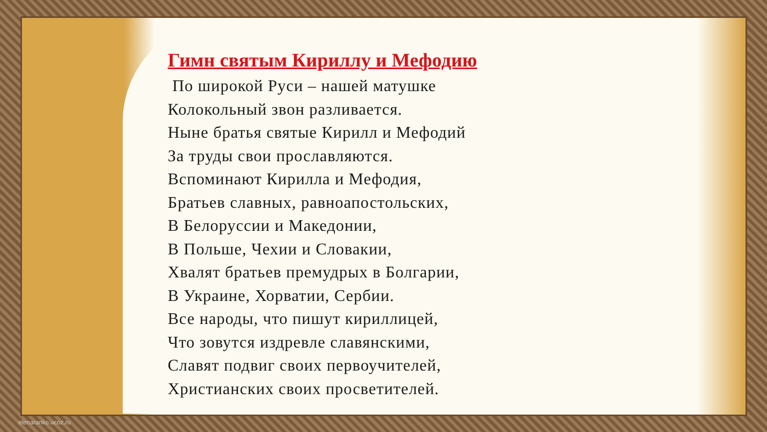Гимн святым Кириллу и Мефодию
По широкой Руси – нашей матушке
Колокольный звон разливается.
Ныне братья святые Кирилл и Мефодий
За труды свои прославляются.
Вспоминают Кирилла и Мефодия,
Братьев славных, равноапостольских,
В Белоруссии и Македонии,
В Польше, Чехии и Словакии,
Хвалят братьев премудрых в Болгарии,
В Украине, Хорватии, Сербии.
Все народы, что пишут кириллицей,
Что зовутся издревле славянскими,
Славят подвиг своих первоучителей,
Христианских своих просветителей.
elenaranko.ucoz.ru